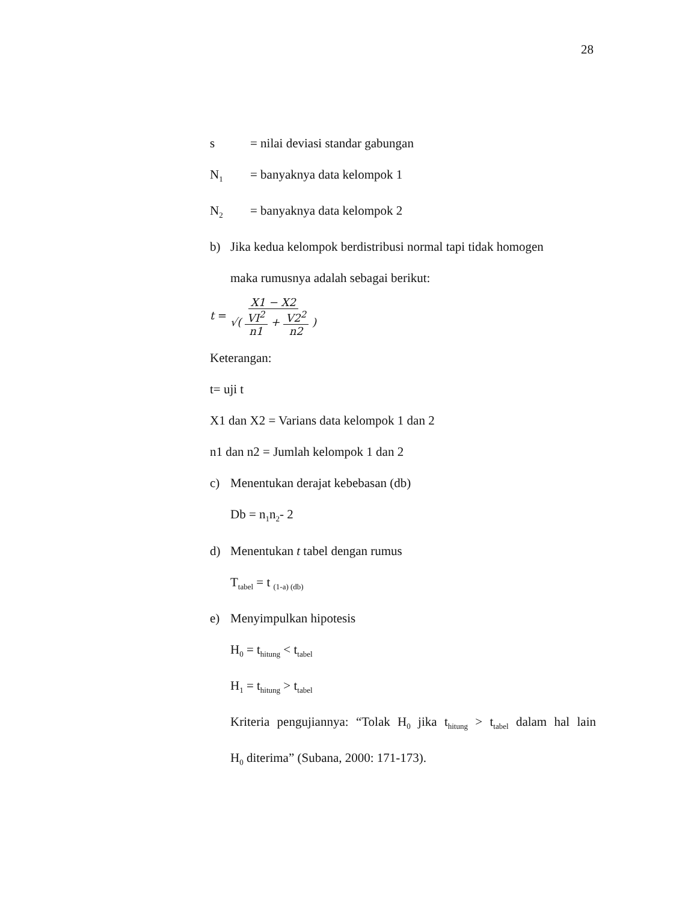28
s = nilai deviasi standar gabungan
N<sub>1</sub> = banyaknya data kelompok 1
N<sub>2</sub> = banyaknya data kelompok 2
b) Jika kedua kelompok berdistribusi normal tapi tidak homogen
maka rumusnya adalah sebagai berikut:
t = X1 − X2 √( VI<sup>2</sup> n1 + V2<sup>2</sup> n2 )
Keterangan:
t= uji t
X1 dan X2 = Varians data kelompok 1 dan 2
n1 dan n2 = Jumlah kelompok 1 dan 2
c) Menentukan derajat kebebasan (db)
Db = n<sub>1</sub>n<sub>2</sub>- 2
d) Menentukan t tabel dengan rumus
T<sub>tabel</sub> = t <sub>(1-a) (db)</sub>
e) Menyimpulkan hipotesis
H<sub>0</sub> = t<sub>hitung</sub> < t<sub>tabel</sub>
H<sub>1</sub> = t<sub>hitung</sub> > t<sub>tabel</sub>
Kriteria pengujiannya: “Tolak H<sub>0</sub> jika t<sub>hitung</sub> > t<sub>tabel</sub> dalam hal lain
H<sub>0</sub> diterima” (Subana, 2000: 171-173).